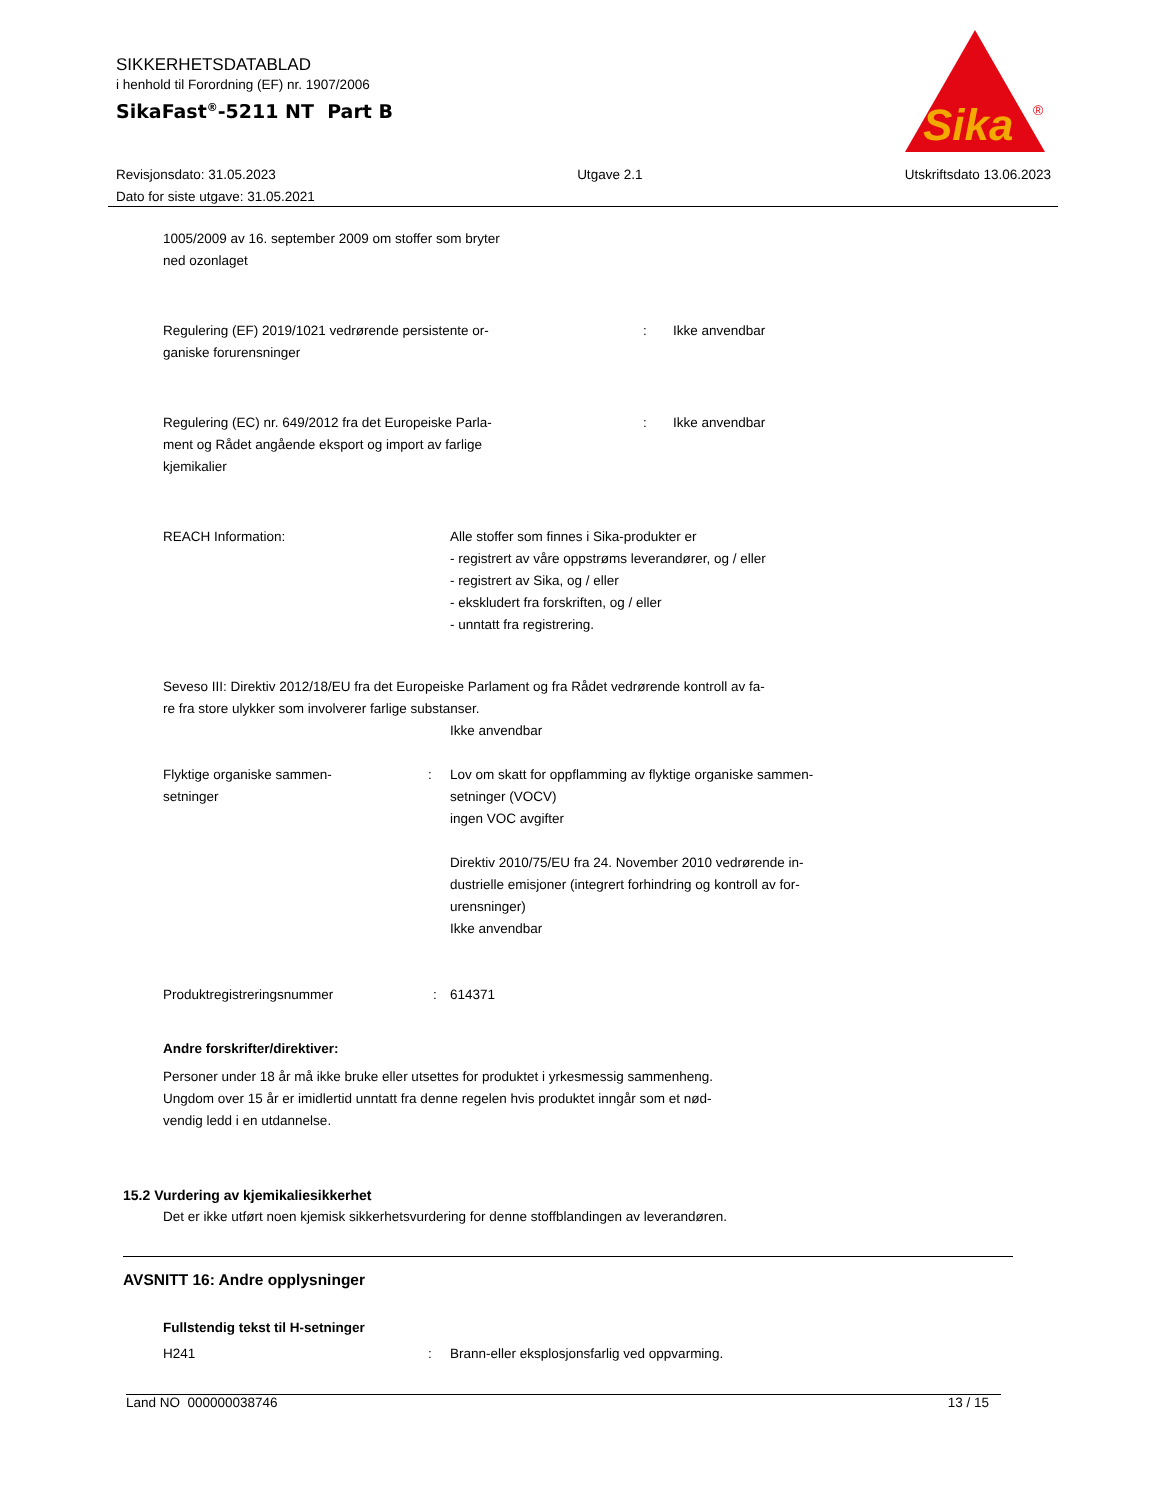SIKKERHETSDATABLAD
i henhold til Forordning (EF) nr. 1907/2006
SikaFast<sup>®</sup>-5211 NT Part B
Sika
®
Revisjonsdato: 31.05.2023
Dato for siste utgave: 31.05.2021
Utgave 2.1 Utskriftsdato 13.06.2023
1005/2009 av 16. september 2009 om stoffer som bryter
ned ozonlaget
Regulering (EF) 2019/1021 vedrørende persistente or-
ganiske forurensninger
: Ikke anvendbar
Regulering (EC) nr. 649/2012 fra det Europeiske Parla-
ment og Rådet angående eksport og import av farlige
kjemikalier
: Ikke anvendbar
REACH Information: Alle stoffer som finnes i Sika-produkter er
- registrert av våre oppstrøms leverandører, og / eller
- registrert av Sika, og / eller
- ekskludert fra forskriften, og / eller
- unntatt fra registrering.
Seveso III: Direktiv 2012/18/EU fra det Europeiske Parlament og fra Rådet vedrørende kontroll av fa-
re fra store ulykker som involverer farlige substanser.
Ikke anvendbar
Flyktige organiske sammen-
setninger
: Lov om skatt for oppflamming av flyktige organiske sammen-
setninger (VOCV)
ingen VOC avgifter
Direktiv 2010/75/EU fra 24. November 2010 vedrørende in-
dustrielle emisjoner (integrert forhindring og kontroll av for-
urensninger)
Ikke anvendbar
Produktregistreringsnummer : 614371
Andre forskrifter/direktiver:
Personer under 18 år må ikke bruke eller utsettes for produktet i yrkesmessig sammenheng.
Ungdom over 15 år er imidlertid unntatt fra denne regelen hvis produktet inngår som et nød-
vendig ledd i en utdannelse.
15.2 Vurdering av kjemikaliesikkerhet
Det er ikke utført noen kjemisk sikkerhetsvurdering for denne stoffblandingen av leverandøren.
AVSNITT 16: Andre opplysninger
Fullstendig tekst til H-setninger
H241 : Brann-eller eksplosjonsfarlig ved oppvarming.
Land NO 000000038746 13 / 15